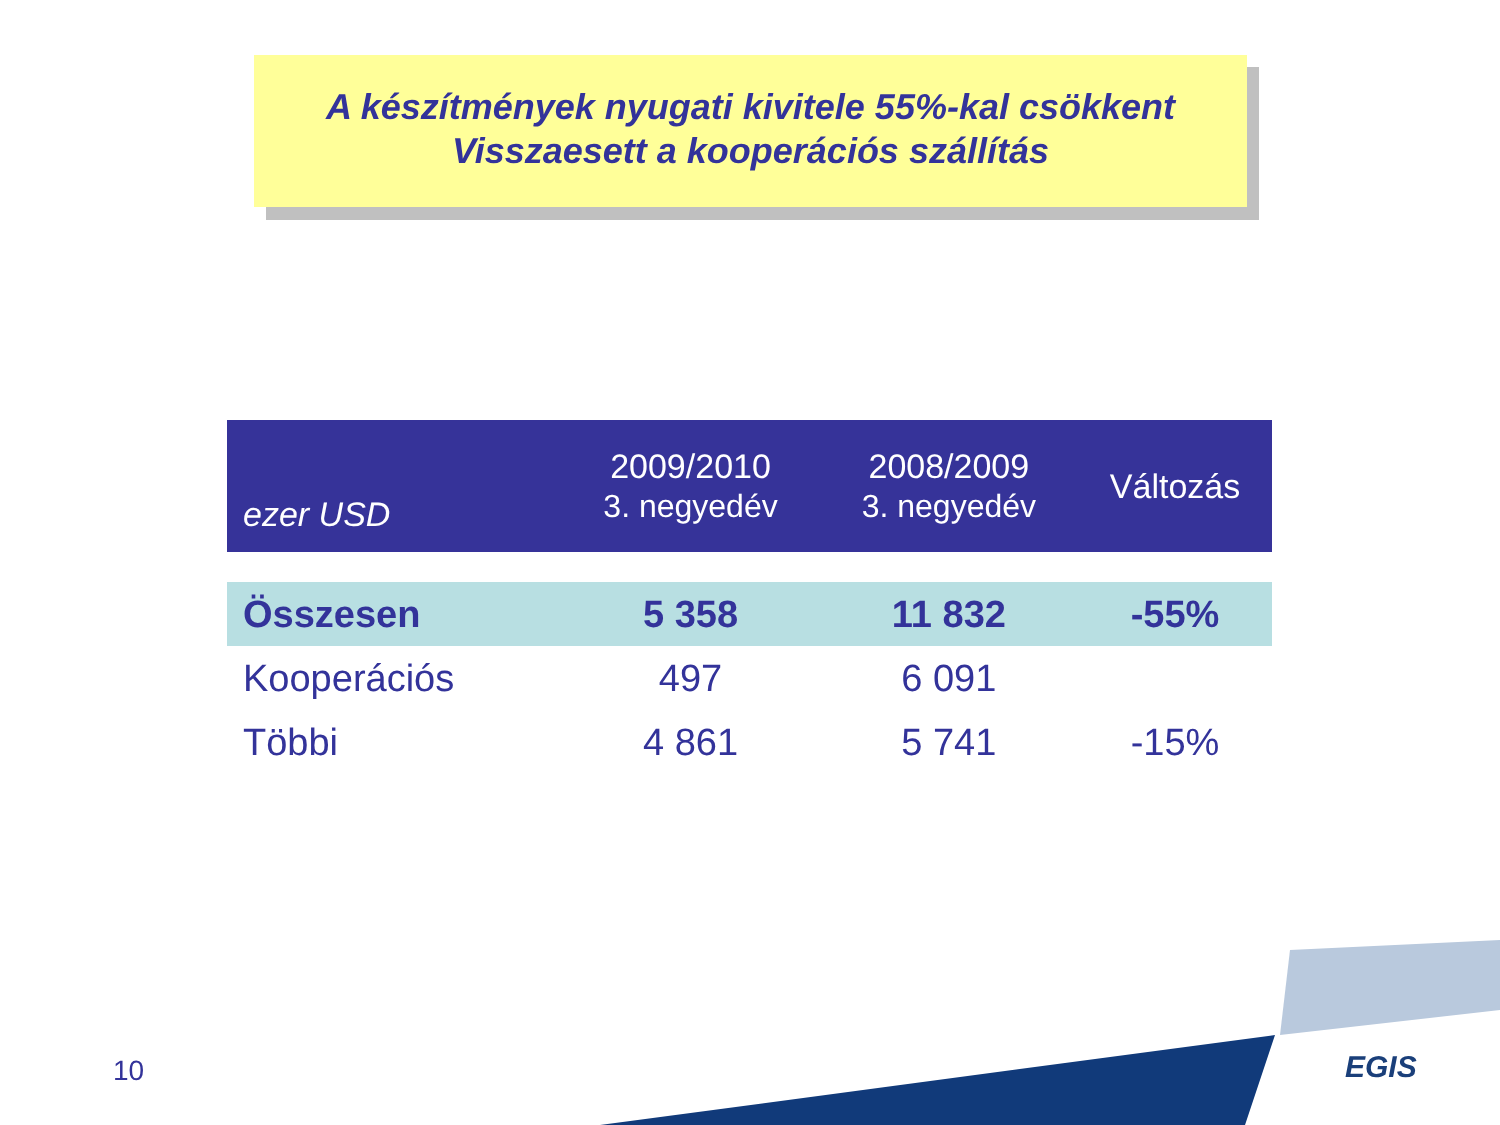A készítmények nyugati kivitele 55%-kal csökkent
Visszaesett a kooperációs szállítás
| ezer USD | 2009/2010 3. negyedév | 2008/2009 3. negyedév | Változás |
| --- | --- | --- | --- |
| Összesen | 5 358 | 11 832 | -55% |
| Kooperációs | 497 | 6 091 | |
| Többi | 4 861 | 5 741 | -15% |
10 EGIS